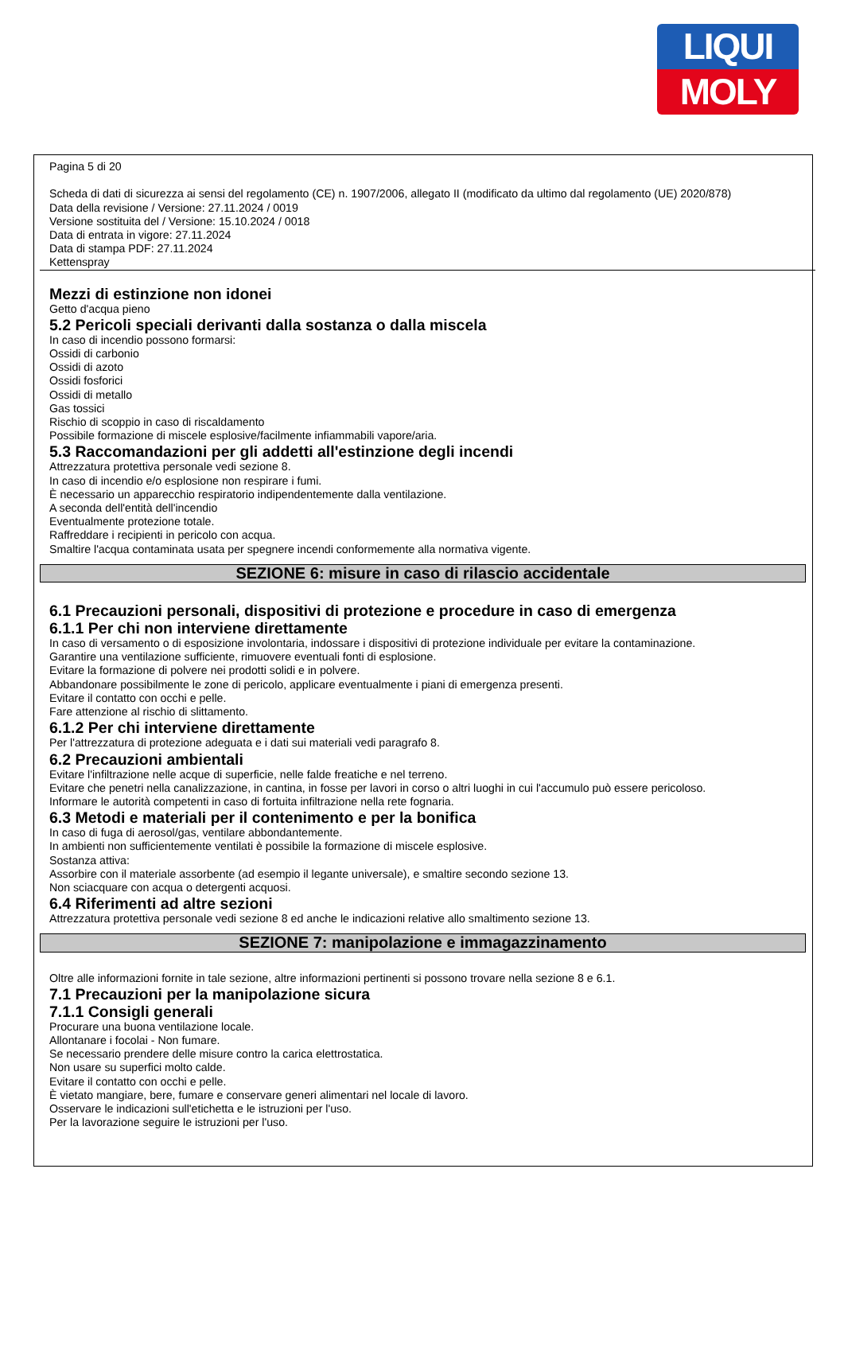LIQUI
MOLY
Pagina 5 di 20
Scheda di dati di sicurezza ai sensi del regolamento (CE) n. 1907/2006, allegato II (modificato da ultimo dal regolamento (UE) 2020/878)
Data della revisione / Versione: 27.11.2024 / 0019
Versione sostituita del / Versione: 15.10.2024 / 0018
Data di entrata in vigore: 27.11.2024
Data di stampa PDF: 27.11.2024
Kettenspray
Mezzi di estinzione non idonei
Getto d'acqua pieno
5.2 Pericoli speciali derivanti dalla sostanza o dalla miscela
In caso di incendio possono formarsi:
Ossidi di carbonio
Ossidi di azoto
Ossidi fosforici
Ossidi di metallo
Gas tossici
Rischio di scoppio in caso di riscaldamento
Possibile formazione di miscele esplosive/facilmente infiammabili vapore/aria.
5.3 Raccomandazioni per gli addetti all'estinzione degli incendi
Attrezzatura protettiva personale vedi sezione 8.
In caso di incendio e/o esplosione non respirare i fumi.
È necessario un apparecchio respiratorio indipendentemente dalla ventilazione.
A seconda dell'entità dell'incendio
Eventualmente protezione totale.
Raffreddare i recipienti in pericolo con acqua.
Smaltire l'acqua contaminata usata per spegnere incendi conformemente alla normativa vigente.
SEZIONE 6: misure in caso di rilascio accidentale
6.1 Precauzioni personali, dispositivi di protezione e procedure in caso di emergenza
6.1.1 Per chi non interviene direttamente
In caso di versamento o di esposizione involontaria, indossare i dispositivi di protezione individuale per evitare la contaminazione.
Garantire una ventilazione sufficiente, rimuovere eventuali fonti di esplosione.
Evitare la formazione di polvere nei prodotti solidi e in polvere.
Abbandonare possibilmente le zone di pericolo, applicare eventualmente i piani di emergenza presenti.
Evitare il contatto con occhi e pelle.
Fare attenzione al rischio di slittamento.
6.1.2 Per chi interviene direttamente
Per l'attrezzatura di protezione adeguata e i dati sui materiali vedi paragrafo 8.
6.2 Precauzioni ambientali
Evitare l'infiltrazione nelle acque di superficie, nelle falde freatiche e nel terreno.
Evitare che penetri nella canalizzazione, in cantina, in fosse per lavori in corso o altri luoghi in cui l'accumulo può essere pericoloso.
Informare le autorità competenti in caso di fortuita infiltrazione nella rete fognaria.
6.3 Metodi e materiali per il contenimento e per la bonifica
In caso di fuga di aerosol/gas, ventilare abbondantemente.
In ambienti non sufficientemente ventilati è possibile la formazione di miscele esplosive.
Sostanza attiva:
Assorbire con il materiale assorbente (ad esempio il legante universale), e smaltire secondo sezione 13.
Non sciacquare con acqua o detergenti acquosi.
6.4 Riferimenti ad altre sezioni
Attrezzatura protettiva personale vedi sezione 8 ed anche le indicazioni relative allo smaltimento sezione 13.
SEZIONE 7: manipolazione e immagazzinamento
Oltre alle informazioni fornite in tale sezione, altre informazioni pertinenti si possono trovare nella sezione 8 e 6.1.
7.1 Precauzioni per la manipolazione sicura
7.1.1 Consigli generali
Procurare una buona ventilazione locale.
Allontanare i focolai - Non fumare.
Se necessario prendere delle misure contro la carica elettrostatica.
Non usare su superfici molto calde.
Evitare il contatto con occhi e pelle.
È vietato mangiare, bere, fumare e conservare generi alimentari nel locale di lavoro.
Osservare le indicazioni sull'etichetta e le istruzioni per l'uso.
Per la lavorazione seguire le istruzioni per l'uso.